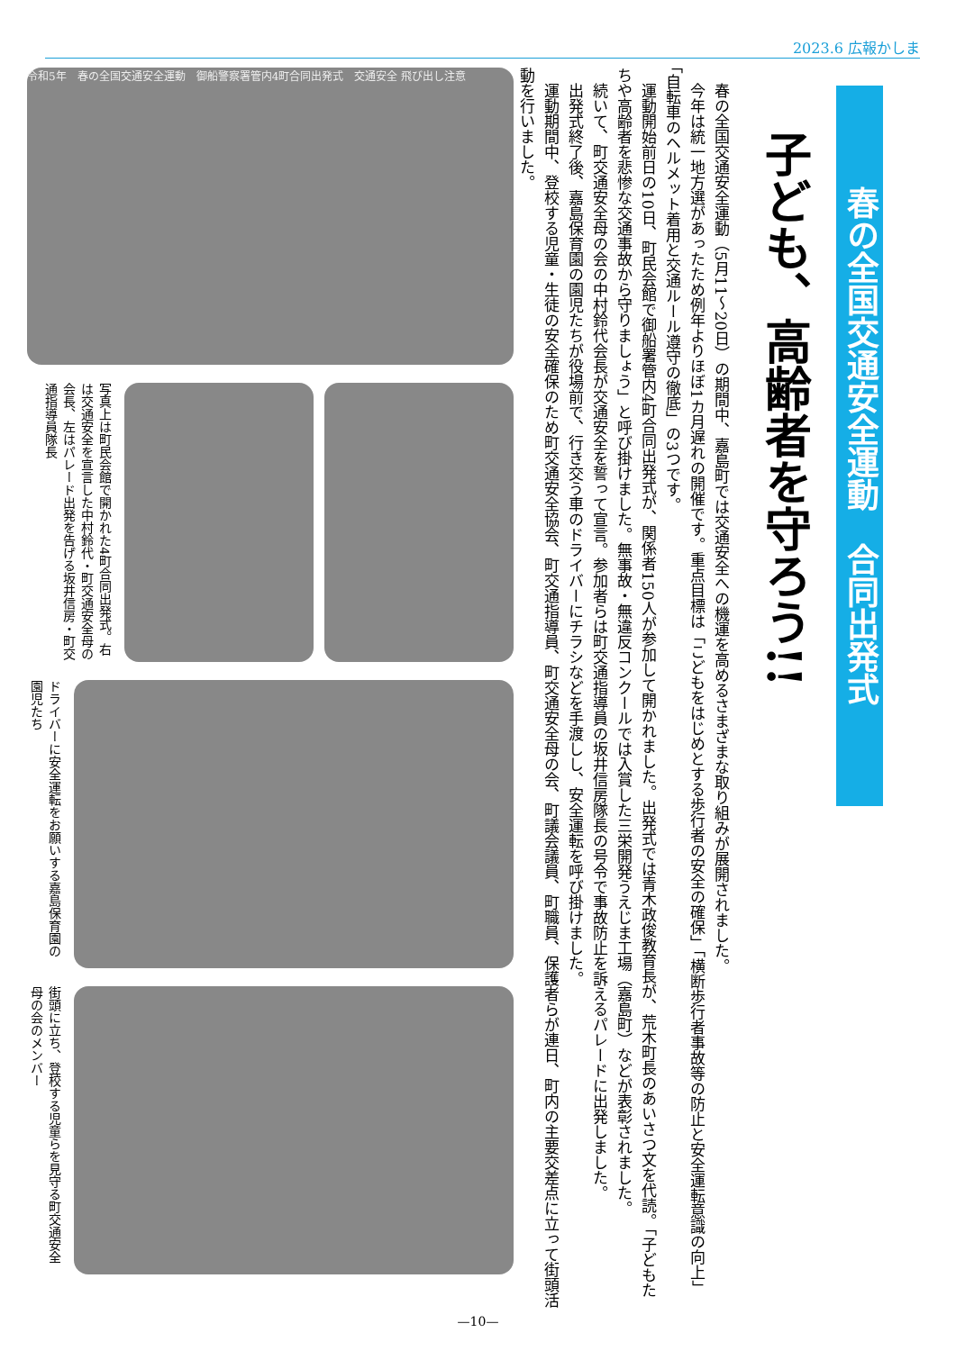2023.6 広報かしま
春の全国交通安全運動　合同出発式
子ども、高齢者を守ろう!!
　春の全国交通安全運動（5月11～20日）の期間中、嘉島町では交通安全への機運を高めるさまざまな取り組みが展開されました。
　今年は統一地方選があったため例年よりほぼ1カ月遅れの開催です。重点目標は「こどもをはじめとする歩行者の安全の確保」「横断歩行者事故等の防止と安全運転意識の向上」「自転車のヘルメット着用と交通ルール遵守の徹底」の3つです。
　運動開始前日の10日、町民会館で御船署管内4町合同出発式が、関係者150人が参加して開かれました。出発式では青木政俊教育長が、荒木町長のあいさつ文を代読。「子どもたちや高齢者を悲惨な交通事故から守りましょう」と呼び掛けました。無事故・無違反コンクールでは入賞した三栄開発うえじま工場（嘉島町）などが表彰されました。
　続いて、町交通安全母の会の中村鈴代会長が交通安全を誓って宣言。参加者らは町交通指導員の坂井信房隊長の号令で事故防止を訴えるパレードに出発しました。
　出発式終了後、嘉島保育園の園児たちが役場前で、行き交う車のドライバーにチラシなどを手渡しし、安全運転を呼び掛けました。
　運動期間中、登校する児童・生徒の安全確保のため町交通安全協会、町交通指導員、町交通安全母の会、町議会議員、町職員、保護者らが連日、町内の主要交差点に立って街頭活動を行いました。
令和5年　春の全国交通安全運動　御船警察署管内4町合同出発式　交通安全 飛び出し注意
写真上は町民会館で開かれた4町合同出発式。右は交通安全を宣言した中村鈴代・町交通安全母の会長、左はパレード出発を告げる坂井信房・町交通指導員隊長
ドライバーに安全運転をお願いする嘉島保育園の園児たち
街頭に立ち、登校する児童らを見守る町交通安全母の会のメンバー
—10—